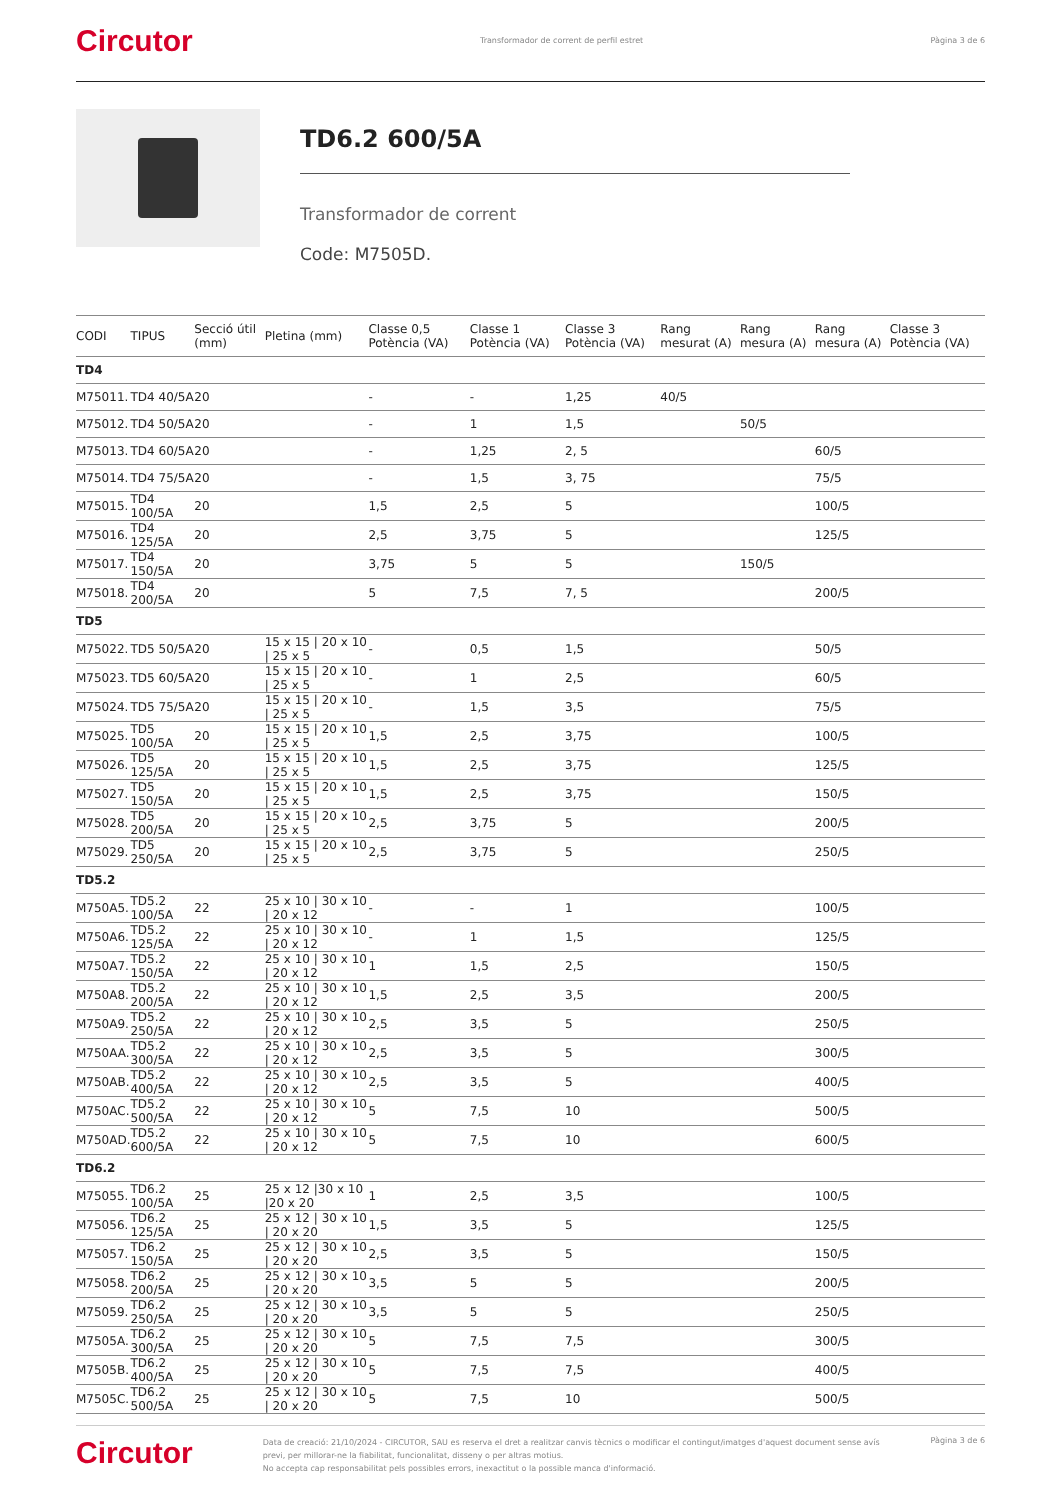Circutor Transformador de corrent de perfil estret Pàgina 3 de 6
TD6.2 600/5A
Transformador de corrent
Code: M7505D.
| CODI | TIPUS | Secció útil (mm) | Pletina (mm) | Classe 0,5 Potència (VA) | Classe 1 Potència (VA) | Classe 3 Potència (VA) | Rang mesurat (A) | Rang mesura (A) | Rang mesura (A) | Classe 3 Potència (VA) |
| --- | --- | --- | --- | --- | --- | --- | --- | --- | --- | --- |
| TD4 | | | | | | | | | | |
| M75011. | TD4 40/5A | 20 | | - | - | 1,25 | 40/5 | | | |
| M75012. | TD4 50/5A | 20 | | - | 1 | 1,5 | | 50/5 | | |
| M75013. | TD4 60/5A | 20 | | - | 1,25 | 2, 5 | | | 60/5 | |
| M75014. | TD4 75/5A | 20 | | - | 1,5 | 3, 75 | | | 75/5 | |
| M75015. | TD4 100/5A | 20 | | 1,5 | 2,5 | 5 | | | 100/5 | |
| M75016. | TD4 125/5A | 20 | | 2,5 | 3,75 | 5 | | | 125/5 | |
| M75017. | TD4 150/5A | 20 | | 3,75 | 5 | 5 | | 150/5 | | |
| M75018. | TD4 200/5A | 20 | | 5 | 7,5 | 7, 5 | | | 200/5 | |
| TD5 | | | | | | | | | | |
| M75022. | TD5 50/5A | 20 | 15 x 15 / 20 x 10 / 25 x 5 | - | 0,5 | 1,5 | | | 50/5 | |
| M75023. | TD5 60/5A | 20 | 15 x 15 / 20 x 10 / 25 x 5 | - | 1 | 2,5 | | | 60/5 | |
| M75024. | TD5 75/5A | 20 | 15 x 15 / 20 x 10 / 25 x 5 | - | 1,5 | 3,5 | | | 75/5 | |
| M75025. | TD5 100/5A | 20 | 15 x 15 / 20 x 10 / 25 x 5 | 1,5 | 2,5 | 3,75 | | | 100/5 | |
| M75026. | TD5 125/5A | 20 | 15 x 15 / 20 x 10 / 25 x 5 | 1,5 | 2,5 | 3,75 | | | 125/5 | |
| M75027. | TD5 150/5A | 20 | 15 x 15 / 20 x 10 / 25 x 5 | 1,5 | 2,5 | 3,75 | | | 150/5 | |
| M75028. | TD5 200/5A | 20 | 15 x 15 / 20 x 10 / 25 x 5 | 2,5 | 3,75 | 5 | | | 200/5 | |
| M75029. | TD5 250/5A | 20 | 15 x 15 / 20 x 10 / 25 x 5 | 2,5 | 3,75 | 5 | | | 250/5 | |
| TD5.2 | | | | | | | | | | |
| M750A5. | TD5.2 100/5A | 22 | 25 x 10 / 30 x 10 / 20 x 12 | - | - | 1 | | | 100/5 | |
| M750A6. | TD5.2 125/5A | 22 | 25 x 10 / 30 x 10 / 20 x 12 | - | 1 | 1,5 | | | 125/5 | |
| M750A7. | TD5.2 150/5A | 22 | 25 x 10 / 30 x 10 / 20 x 12 | 1 | 1,5 | 2,5 | | | 150/5 | |
| M750A8. | TD5.2 200/5A | 22 | 25 x 10 / 30 x 10 / 20 x 12 | 1,5 | 2,5 | 3,5 | | | 200/5 | |
| M750A9. | TD5.2 250/5A | 22 | 25 x 10 / 30 x 10 / 20 x 12 | 2,5 | 3,5 | 5 | | | 250/5 | |
| M750AA. | TD5.2 300/5A | 22 | 25 x 10 / 30 x 10 / 20 x 12 | 2,5 | 3,5 | 5 | | | 300/5 | |
| M750AB. | TD5.2 400/5A | 22 | 25 x 10 / 30 x 10 / 20 x 12 | 2,5 | 3,5 | 5 | | | 400/5 | |
| M750AC. | TD5.2 500/5A | 22 | 25 x 10 / 30 x 10 / 20 x 12 | 5 | 7,5 | 10 | | | 500/5 | |
| M750AD. | TD5.2 600/5A | 22 | 25 x 10 / 30 x 10 / 20 x 12 | 5 | 7,5 | 10 | | | 600/5 | |
| TD6.2 | | | | | | | | | | |
| M75055. | TD6.2 100/5A | 25 | 25 x 12 /30 x 10 /20 x 20 | 1 | 2,5 | 3,5 | | | 100/5 | |
| M75056. | TD6.2 125/5A | 25 | 25 x 12 / 30 x 10 / 20 x 20 | 1,5 | 3,5 | 5 | | | 125/5 | |
| M75057. | TD6.2 150/5A | 25 | 25 x 12 / 30 x 10 / 20 x 20 | 2,5 | 3,5 | 5 | | | 150/5 | |
| M75058. | TD6.2 200/5A | 25 | 25 x 12 / 30 x 10 / 20 x 20 | 3,5 | 5 | 5 | | | 200/5 | |
| M75059. | TD6.2 250/5A | 25 | 25 x 12 / 30 x 10 / 20 x 20 | 3,5 | 5 | 5 | | | 250/5 | |
| M7505A. | TD6.2 300/5A | 25 | 25 x 12 / 30 x 10 / 20 x 20 | 5 | 7,5 | 7,5 | | | 300/5 | |
| M7505B. | TD6.2 400/5A | 25 | 25 x 12 / 30 x 10 / 20 x 20 | 5 | 7,5 | 7,5 | | | 400/5 | |
| M7505C. | TD6.2 500/5A | 25 | 25 x 12 / 30 x 10 / 20 x 20 | 5 | 7,5 | 10 | | | 500/5 | |
Circutor
Data de creació: 21/10/2024 - CIRCUTOR, SAU es reserva el dret a realitzar canvis tècnics o modificar el contingut/imatges d'aquest document sense avís previ, per millorar-ne la fiabilitat, funcionalitat, disseny o per altras motius.
No accepta cap responsabilitat pels possibles errors, inexactitut o la possible manca d'informació.
Pàgina 3 de 6